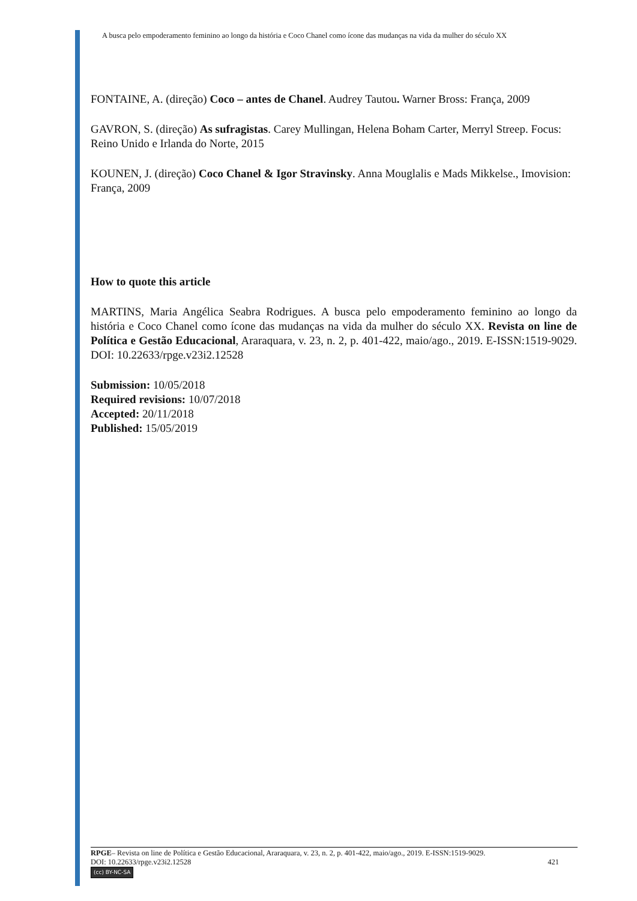A busca pelo empoderamento feminino ao longo da história e Coco Chanel como ícone das mudanças na vida da mulher do século XX
FONTAINE, A. (direção) Coco – antes de Chanel. Audrey Tautou. Warner Bross: França, 2009
GAVRON, S. (direção) As sufragistas. Carey Mullingan, Helena Boham Carter, Merryl Streep. Focus: Reino Unido e Irlanda do Norte, 2015
KOUNEN, J. (direção) Coco Chanel & Igor Stravinsky. Anna Mouglalis e Mads Mikkelse., Imovision: França, 2009
How to quote this article
MARTINS, Maria Angélica Seabra Rodrigues. A busca pelo empoderamento feminino ao longo da história e Coco Chanel como ícone das mudanças na vida da mulher do século XX. Revista on line de Política e Gestão Educacional, Araraquara, v. 23, n. 2, p. 401-422, maio/ago., 2019. E-ISSN:1519-9029. DOI: 10.22633/rpge.v23i2.12528
Submission: 10/05/2018
Required revisions: 10/07/2018
Accepted: 20/11/2018
Published: 15/05/2019
RPGE– Revista on line de Política e Gestão Educacional, Araraquara, v. 23, n. 2, p. 401-422, maio/ago., 2019. E-ISSN:1519-9029.
DOI: 10.22633/rpge.v23i2.12528 421
(cc) BY-NC-SA